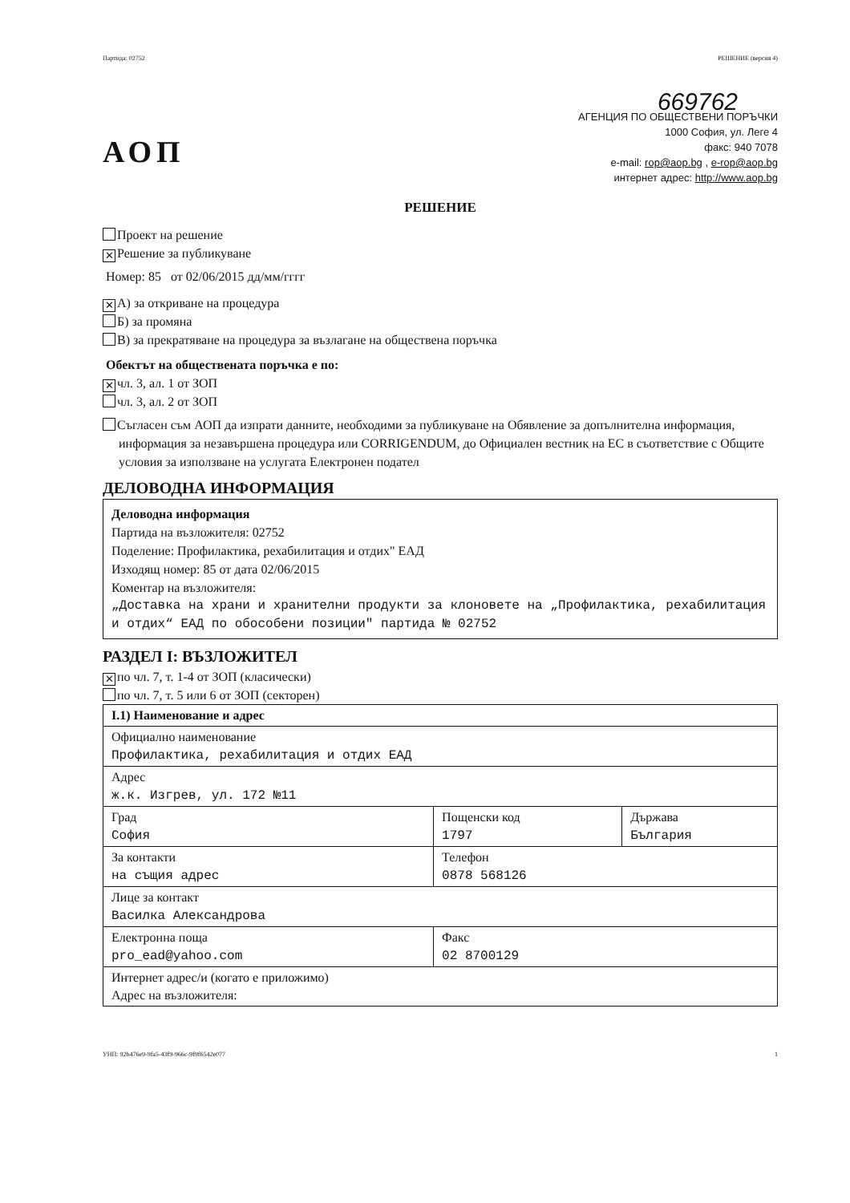Партида: 02752 РЕШЕНИЕ (версия 4)
АОП
669762
АГЕНЦИЯ ПО ОБЩЕСТВЕНИ ПОРЪЧКИ
1000 София, ул. Леге 4
факс: 940 7078
e-mail: rop@aop.bg , e-rop@aop.bg
интернет адрес: http://www.aop.bg
РЕШЕНИЕ
Проект на решение
✕ Решение за публикуване
Номер: 85 от 02/06/2015 дд/мм/гггг
✕ А) за откриване на процедура
Б) за промяна
В) за прекратяване на процедура за възлагане на обществена поръчка
Обектът на обществената поръчка е по:
✕ чл. 3, ал. 1 от ЗОП
чл. 3, ал. 2 от ЗОП
Съгласен съм АОП да изпрати данните, необходими за публикуване на Обявление за допълнителна информация, информация за незавършена процедура или CORRIGENDUM, до Официален вестник на ЕС в съответствие с Общите условия за използване на услугата Електронен подател
ДЕЛОВОДНА ИНФОРМАЦИЯ
Деловодна информация
Партида на възложителя: 02752
Поделение: Профилактика, рехабилитация и отдих" ЕАД
Изходящ номер: 85 от дата 02/06/2015
Коментар на възложителя:
„Доставка на храни и хранителни продукти за клоновете на „Профилактика, рехабилитация и отдих“ ЕАД по обособени позиции" партида № 02752
РАЗДЕЛ I: ВЪЗЛОЖИТЕЛ
✕ по чл. 7, т. 1-4 от ЗОП (класически)
по чл. 7, т. 5 или 6 от ЗОП (секторен)
| I.1) Наименование и адрес | | |
| Официално наименование Профилактика, рехабилитация и отдих ЕАД | | |
| Адрес ж.к. Изгрев, ул. 172 №11 | | |
| Град София | Пощенски код 1797 | Държава България |
| За контакти на същия адрес | Телефон 0878 568126 | |
| Лице за контакт Василка Александрова | | |
| Електронна поща pro_ead@yahoo.com | Факс 02 8700129 | |
| Интернет адрес/и (когато е приложимо) Адрес на възложителя: | | |
УНП: 92b476e9-9fa5-43f9-966c-9f9f6542e077 1